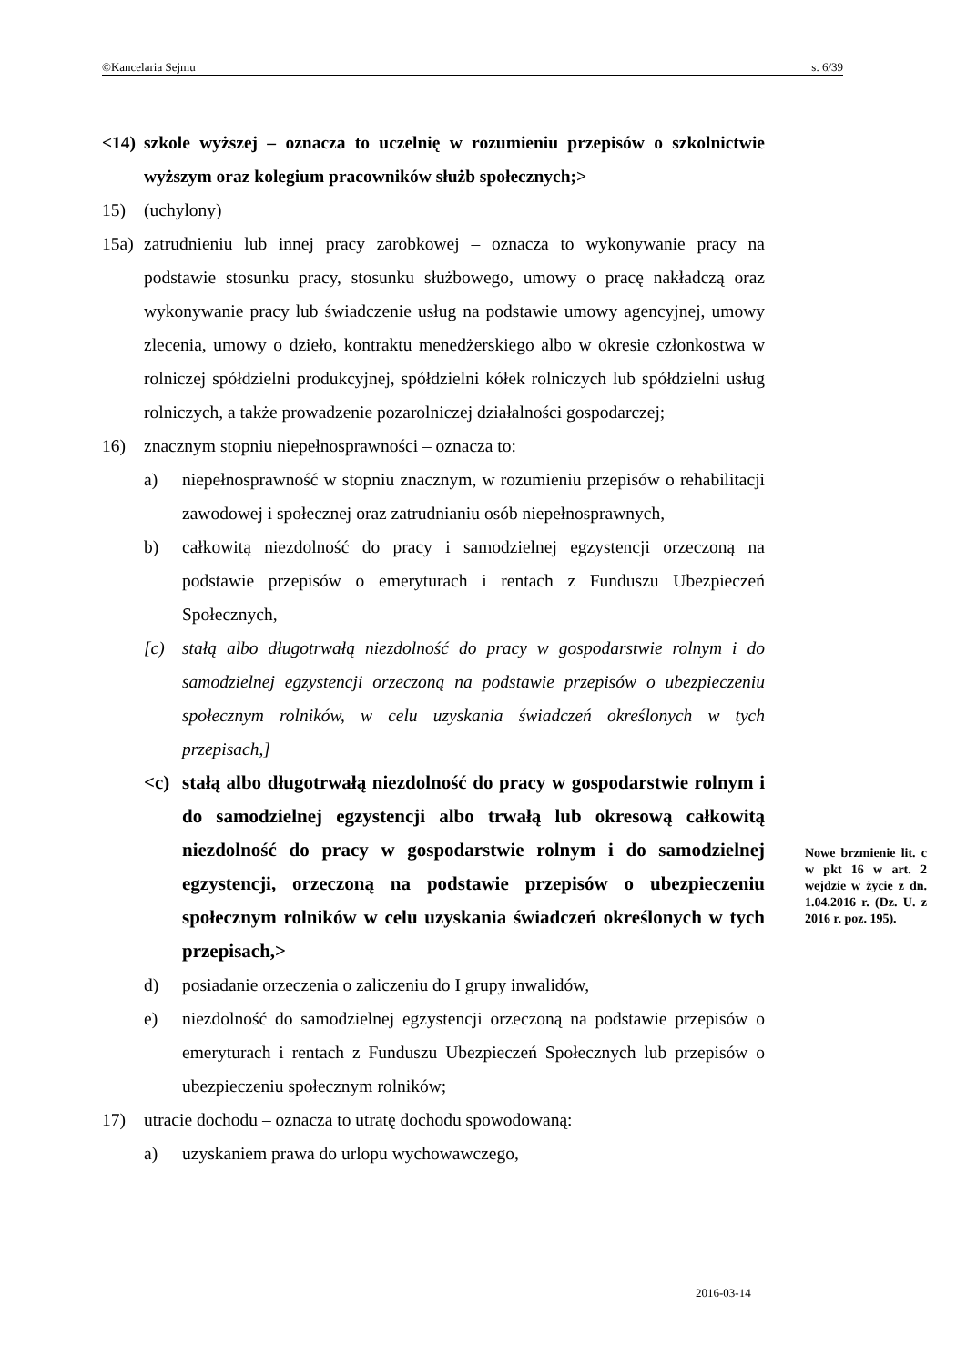©Kancelaria Sejmu s. 6/39
<14) szkole wyższej – oznacza to uczelnię w rozumieniu przepisów o szkolnictwie wyższym oraz kolegium pracowników służb społecznych;>
15) (uchylony)
15a) zatrudnieniu lub innej pracy zarobkowej – oznacza to wykonywanie pracy na podstawie stosunku pracy, stosunku służbowego, umowy o pracę nakładczą oraz wykonywanie pracy lub świadczenie usług na podstawie umowy agencyjnej, umowy zlecenia, umowy o dzieło, kontraktu menedżerskiego albo w okresie członkostwa w rolniczej spółdzielni produkcyjnej, spółdzielni kółek rolniczych lub spółdzielni usług rolniczych, a także prowadzenie pozarolniczej działalności gospodarczej;
16) znacznym stopniu niepełnosprawności – oznacza to:
a) niepełnosprawność w stopniu znacznym, w rozumieniu przepisów o rehabilitacji zawodowej i społecznej oraz zatrudnianiu osób niepełnosprawnych,
b) całkowitą niezdolność do pracy i samodzielnej egzystencji orzeczoną na podstawie przepisów o emeryturach i rentach z Funduszu Ubezpieczeń Społecznych,
[c) stałą albo długotrwałą niezdolność do pracy w gospodarstwie rolnym i do samodzielnej egzystencji orzeczoną na podstawie przepisów o ubezpieczeniu społecznym rolników, w celu uzyskania świadczeń określonych w tych przepisach,]
<c) stałą albo długotrwałą niezdolność do pracy w gospodarstwie rolnym i do samodzielnej egzystencji albo trwałą lub okresową całkowitą niezdolność do pracy w gospodarstwie rolnym i do samodzielnej egzystencji, orzeczoną na podstawie przepisów o ubezpieczeniu społecznym rolników w celu uzyskania świadczeń określonych w tych przepisach,>
d) posiadanie orzeczenia o zaliczeniu do I grupy inwalidów,
e) niezdolność do samodzielnej egzystencji orzeczoną na podstawie przepisów o emeryturach i rentach z Funduszu Ubezpieczeń Społecznych lub przepisów o ubezpieczeniu społecznym rolników;
17) utracie dochodu – oznacza to utratę dochodu spowodowaną:
a) uzyskaniem prawa do urlopu wychowawczego,
Nowe brzmienie lit. c w pkt 16 w art. 2 wejdzie w życie z dn. 1.04.2016 r. (Dz. U. z 2016 r. poz. 195).
2016-03-14